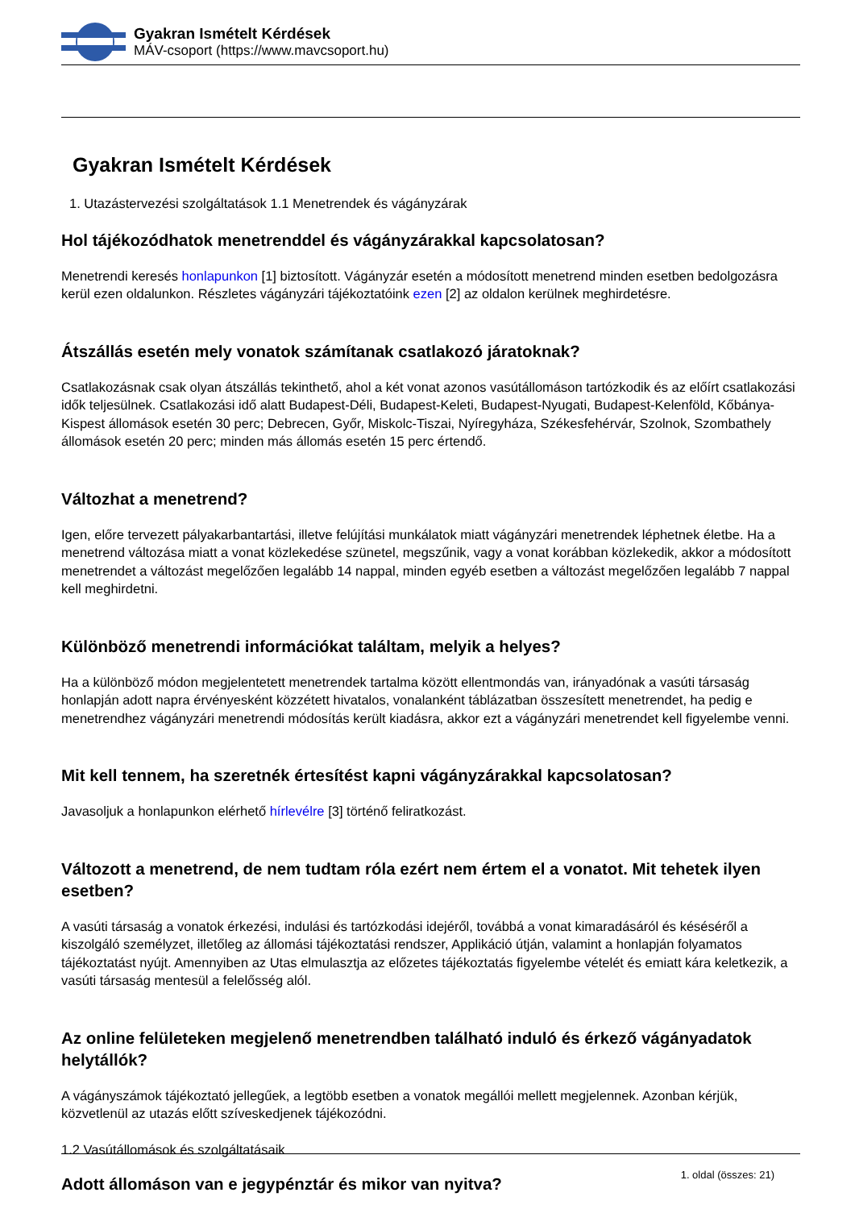Gyakran Ismételt Kérdések
MÁV-csoport (https://www.mavcsoport.hu)
Gyakran Ismételt Kérdések
1. Utazástervezési szolgáltatások 1.1 Menetrendek és vágányzárak
Hol tájékozódhatok menetrenddel és vágányzárakkal kapcsolatosan?
Menetrendi keresés honlapunkon [1] biztosított. Vágányzár esetén a módosított menetrend minden esetben bedolgozásra kerül ezen oldalunkon. Részletes vágányzári tájékoztatóink ezen [2] az oldalon kerülnek meghirdetésre.
Átszállás esetén mely vonatok számítanak csatlakozó járatoknak?
Csatlakozásnak csak olyan átszállás tekinthető, ahol a két vonat azonos vasútállomáson tartózkodik és az előírt csatlakozási idők teljesülnek. Csatlakozási idő alatt Budapest-Déli, Budapest-Keleti, Budapest-Nyugati, Budapest-Kelenföld, Kőbánya-Kispest állomások esetén 30 perc; Debrecen, Győr, Miskolc-Tiszai, Nyíregyháza, Székesfehérvár, Szolnok, Szombathely állomások esetén 20 perc; minden más állomás esetén 15 perc értendő.
Változhat a menetrend?
Igen, előre tervezett pályakarbantartási, illetve felújítási munkálatok miatt vágányzári menetrendek léphetnek életbe. Ha a menetrend változása miatt a vonat közlekedése szünetel, megszűnik, vagy a vonat korábban közlekedik, akkor a módosított menetrendet a változást megelőzően legalább 14 nappal, minden egyéb esetben a változást megelőzően legalább 7 nappal kell meghirdetni.
Különböző menetrendi információkat találtam, melyik a helyes?
Ha a különböző módon megjelentetett menetrendek tartalma között ellentmondás van, irányadónak a vasúti társaság honlapján adott napra érvényesként közzétett hivatalos, vonalanként táblázatban összesített menetrendet, ha pedig e menetrendhez vágányzári menetrendi módosítás került kiadásra, akkor ezt a vágányzári menetrendet kell figyelembe venni.
Mit kell tennem, ha szeretnék értesítést kapni vágányzárakkal kapcsolatosan?
Javasoljuk a honlapunkon elérhető hírlevélre [3] történő feliratkozást.
Változott a menetrend, de nem tudtam róla ezért nem értem el a vonatot. Mit tehetek ilyen esetben?
A vasúti társaság a vonatok érkezési, indulási és tartózkodási idejéről, továbbá a vonat kimaradásáról és késéséről a kiszolgáló személyzet, illetőleg az állomási tájékoztatási rendszer, Applikáció útján, valamint a honlapján folyamatos tájékoztatást nyújt. Amennyiben az Utas elmulasztja az előzetes tájékoztatás figyelembe vételét és emiatt kára keletkezik, a vasúti társaság mentesül a felelősség alól.
Az online felületeken megjelenő menetrendben található induló és érkező vágányadatok helytállók?
A vágányszámok tájékoztató jellegűek, a legtöbb esetben a vonatok megállói mellett megjelennek. Azonban kérjük, közvetlenül az utazás előtt szíveskedjenek tájékozódni.
1.2 Vasútállomások és szolgáltatásaik
Adott állomáson van e jegypénztár és mikor van nyitva?
1. oldal (összes: 21)